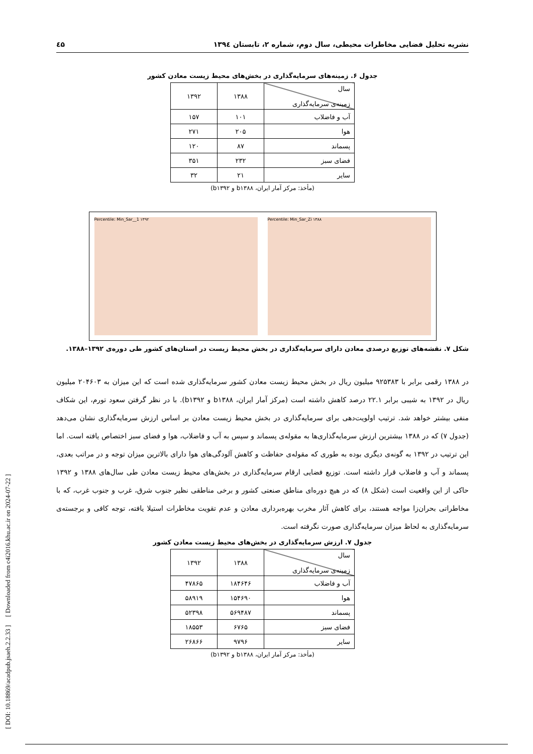نشریه تحلیل فضایی مخاطرات محیطی، سال دوم، شماره ۲، تابستان ۱۳۹٤ ٤۵
جدول ۶. زمینه‌های سرمایه‌گذاری در بخش‌های محیط زیست معادن کشور
| سال زمینه‌ی سرمایه‌گذاری | ۱۳۸۸ | ۱۳۹۲ |
| آب و فاضلاب | ۱۰۱ | ۱۵۷ |
| هوا | ۲۰۵ | ۲۷۱ |
| پسماند | ۸۷ | ۱۲۰ |
| فضای سبز | ۲۳۲ | ۳۵۱ |
| سایر | ۲۱ | ۳۲ |
(مأخذ: مرکز آمار ایران، b۱۳۸۸ و b۱۳۹۲)
Percentile: Min_Sar__1 ۱۳۹۲ Percentile: Min_Sar_Zi ۱۳۸۸
شکل ۷. نقشه‌های توزیع درصدی معادن دارای سرمایه‌گذاری در بخش محیط زیست در استان‌های کشور طی دوره‌ی ۱۳۹۲–۱۳۸۸.
در ۱۳۸۸ رقمی برابر با ۹۲۵۳۸۳ میلیون ریال در بخش محیط زیست معادن کشور سرمایه‌گذاری شده است که این میزان به ۲۰۴۶۰۳ میلیون ریال در ۱۳۹۲ به شیبی برابر ۲۲.۱ درصد کاهش داشته است (مرکز آمار ایران، b۱۳۸۸ و b۱۳۹۲). با در نظر گرفتن سعود تورم، این شکاف منفی بیشتر خواهد شد. ترتیب اولویت‌دهی برای سرمایه‌گذاری در بخش محیط زیست معادن بر اساس ارزش سرمایه‌گذاری نشان می‌دهد (جدول ۷) که در ۱۳۸۸ بیشترین ارزش سرمایه‌گذاری‌ها به مقوله‌ی پسماند و سپس به آب و فاضلاب، هوا و فضای سبز اختصاص یافته است. اما این ترتیب در ۱۳۹۲ به گونه‌ی دیگری بوده به طوری که مقوله‌ی حفاظت و کاهش آلودگی‌های هوا دارای بالاترین میزان توجه و در مراتب بعدی، پسماند و آب و فاضلاب قرار داشته است. توزیع فضایی ارقام سرمایه‌گذاری در بخش‌های محیط زیست معادن طی سال‌های ۱۳۸۸ و ۱۳۹۲ حاکی از این واقعیت است (شکل ۸) که در هیچ دوره‌ای مناطق صنعتی کشور و برخی مناطقی نظیر جنوب شرق، غرب و جنوب غرب، که با مخاطراتی بحران‌زا مواجه هستند، برای کاهش آثار مخرب بهره‌برداری معادن و عدم تقویت مخاطرات استیلا یافته، توجه کافی و برجسته‌ی سرمایه‌گذاری به لحاظ میزان سرمایه‌گذاری صورت نگرفته است.
جدول ۷. ارزش سرمایه‌گذاری در بخش‌های محیط زیست معادن کشور
| سال زمینه‌ی سرمایه‌گذاری | ۱۳۸۸ | ۱۳۹۲ |
| آب و فاضلاب | ۱۸۴۶۴۶ | ۴۷۸۶۵ |
| هوا | ۱۵۴۶۹۰ | ۵۸۹۱۹ |
| پسماند | ۵۶۹۴۸۷ | ۵۲۳۹۸ |
| فضای سبز | ۶۷۶۵ | ۱۸۵۵۳ |
| سایر | ۹۷۹۶ | ۲۶۸۶۶ |
(مأخذ: مرکز آمار ایران، b۱۳۸۸ و b۱۳۹۲)
[ DOI: 10.18869/acadpub.jsaeh.2.2.33 ] [ Downloaded from c4i2016.khu.ac.ir on 2024-07-22 ]